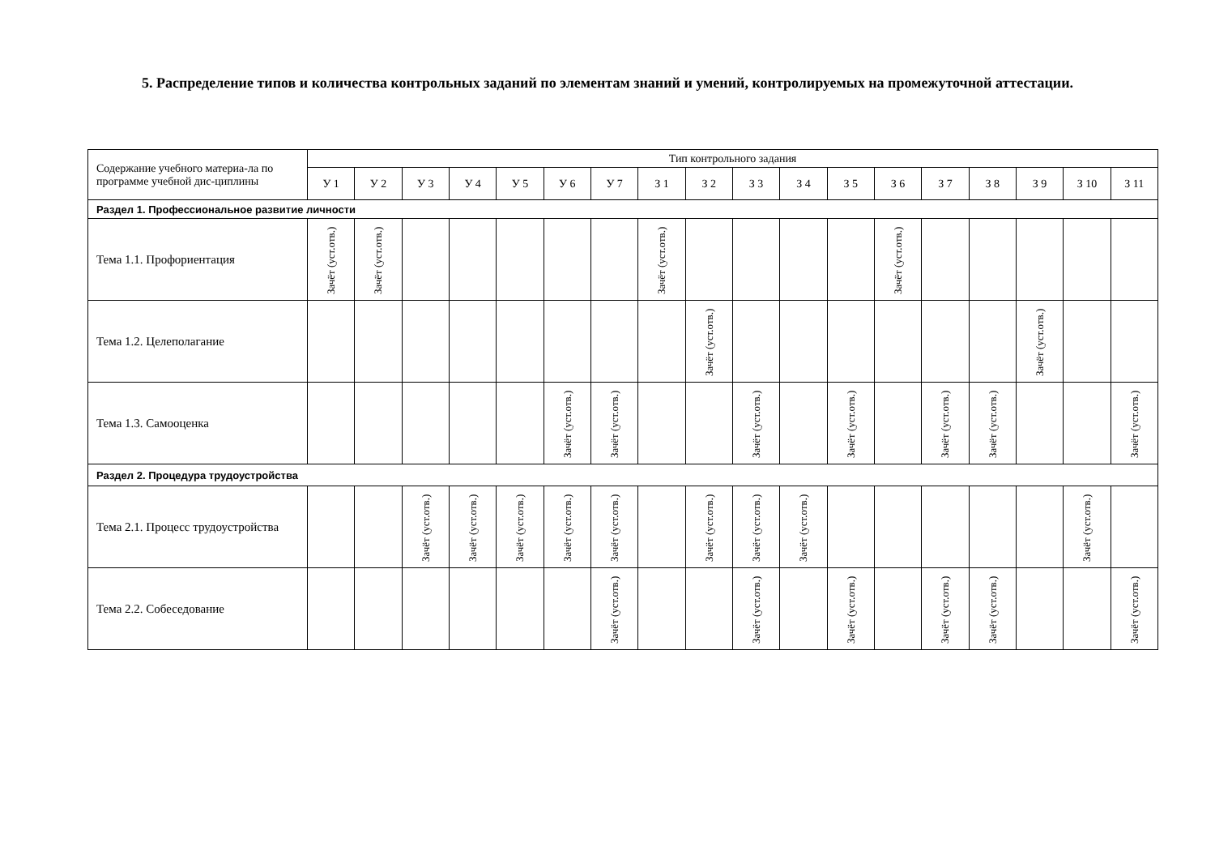5. Распределение типов и количества контрольных заданий по элементам знаний и умений, контролируемых на промежуточной аттестации.
| Содержание учебного материа-ла по программе учебной дис-циплины | Тип контрольного задания | | | | | | | | | | | | | | | | | |
| --- | --- | --- | --- | --- | --- | --- | --- | --- | --- | --- | --- | --- | --- | --- | --- | --- | --- | --- |
| | У 1 | У 2 | У 3 | У 4 | У 5 | У 6 | У 7 | З 1 | З 2 | З 3 | З 4 | З 5 | З 6 | З 7 | З 8 | З 9 | З 10 | З 11 |
| Раздел 1. Профессиональное развитие личности | | | | | | | | | | | | | | | | | | |
| Тема 1.1. Профориентация | Зачёт (уст.отв.) | Зачёт (уст.отв.) | | | | | | Зачёт (уст.отв.) | | | | | Зачёт (уст.отв.) | | | | | |
| Тема 1.2. Целеполагание | | | | | | | | | Зачёт (уст.отв.) | | | | | | | Зачёт (уст.отв.) | | |
| Тема 1.3. Самооценка | | | | | | Зачёт (уст.отв.) | Зачёт (уст.отв.) | | | Зачёт (уст.отв.) | | Зачёт (уст.отв.) | | Зачёт (уст.отв.) | Зачёт (уст.отв.) | | | Зачёт (уст.отв.) |
| Раздел 2. Процедура трудоустройства | | | | | | | | | | | | | | | | | | |
| Тема 2.1. Процесс трудоустройства | | | Зачёт (уст.отв.) | Зачёт (уст.отв.) | Зачёт (уст.отв.) | Зачёт (уст.отв.) | Зачёт (уст.отв.) | | Зачёт (уст.отв.) | Зачёт (уст.отв.) | Зачёт (уст.отв.) | | | | | | Зачёт (уст.отв.) | |
| Тема 2.2. Собеседование | | | | | | | Зачёт (уст.отв.) | | | Зачёт (уст.отв.) | | Зачёт (уст.отв.) | | Зачёт (уст.отв.) | Зачёт (уст.отв.) | | | Зачёт (уст.отв.) |